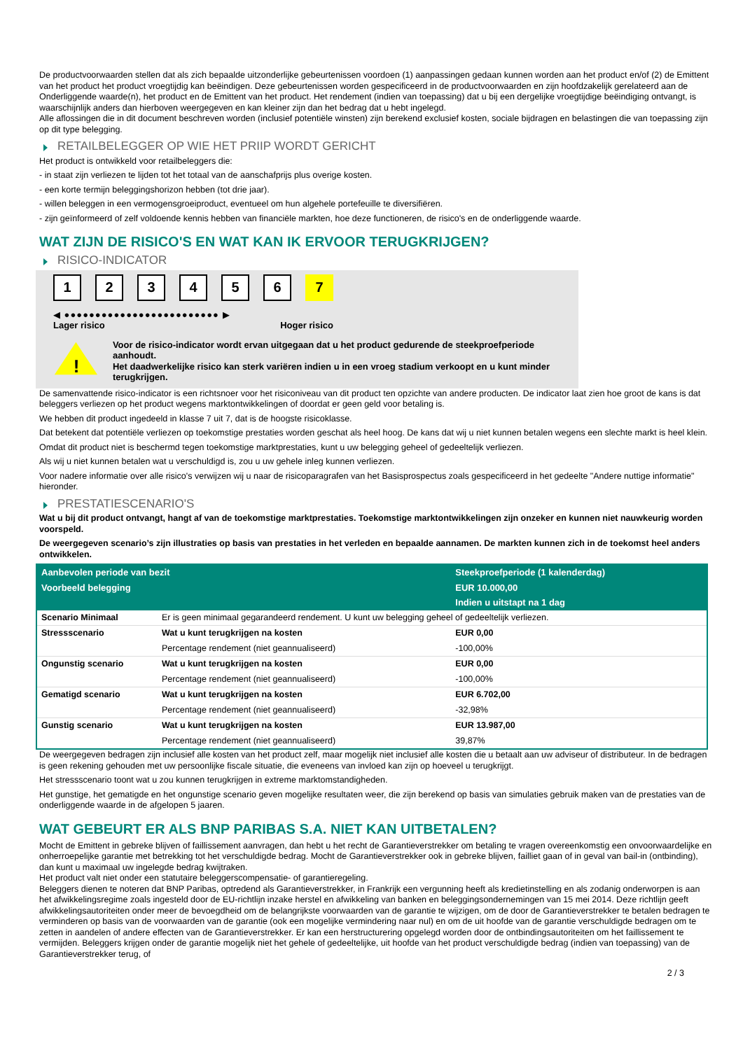De productvoorwaarden stellen dat als zich bepaalde uitzonderlijke gebeurtenissen voordoen (1) aanpassingen gedaan kunnen worden aan het product en/of (2) de Emittent van het product het product vroegtijdig kan beëindigen. Deze gebeurtenissen worden gespecificeerd in de productvoorwaarden en zijn hoofdzakelijk gerelateerd aan de Onderliggende waarde(n), het product en de Emittent van het product. Het rendement (indien van toepassing) dat u bij een dergelijke vroegtijdige beëindiging ontvangt, is waarschijnlijk anders dan hierboven weergegeven en kan kleiner zijn dan het bedrag dat u hebt ingelegd.
Alle aflossingen die in dit document beschreven worden (inclusief potentiële winsten) zijn berekend exclusief kosten, sociale bijdragen en belastingen die van toepassing zijn op dit type belegging.
RETAILBELEGGER OP WIE HET PRIIP WORDT GERICHT
Het product is ontwikkeld voor retailbeleggers die:
- in staat zijn verliezen te lijden tot het totaal van de aanschafprijs plus overige kosten.
- een korte termijn beleggingshorizon hebben (tot drie jaar).
- willen beleggen in een vermogensgroeiproduct, eventueel om hun algehele portefeuille te diversifiëren.
- zijn geïnformeerd of zelf voldoende kennis hebben van financiële markten, hoe deze functioneren, de risico's en de onderliggende waarde.
WAT ZIJN DE RISICO'S EN WAT KAN IK ERVOOR TERUGKRIJGEN?
RISICO-INDICATOR
123456 7
◀ ●●●●●●●●●●●●●●●●●●●●●●●●● ▶
Lager risico Hoger risico
!
Voor de risico-indicator wordt ervan uitgegaan dat u het product gedurende de steekproefperiode aanhoudt.
Het daadwerkelijke risico kan sterk variëren indien u in een vroeg stadium verkoopt en u kunt minder terugkrijgen.
De samenvattende risico-indicator is een richtsnoer voor het risiconiveau van dit product ten opzichte van andere producten. De indicator laat zien hoe groot de kans is dat beleggers verliezen op het product wegens marktontwikkelingen of doordat er geen geld voor betaling is.
We hebben dit product ingedeeld in klasse 7 uit 7, dat is de hoogste risicoklasse.
Dat betekent dat potentiële verliezen op toekomstige prestaties worden geschat als heel hoog. De kans dat wij u niet kunnen betalen wegens een slechte markt is heel klein.
Omdat dit product niet is beschermd tegen toekomstige marktprestaties, kunt u uw belegging geheel of gedeeltelijk verliezen.
Als wij u niet kunnen betalen wat u verschuldigd is, zou u uw gehele inleg kunnen verliezen.
Voor nadere informatie over alle risico's verwijzen wij u naar de risicoparagrafen van het Basisprospectus zoals gespecificeerd in het gedeelte "Andere nuttige informatie" hieronder.
PRESTATIESCENARIO'S
Wat u bij dit product ontvangt, hangt af van de toekomstige marktprestaties. Toekomstige marktontwikkelingen zijn onzeker en kunnen niet nauwkeurig worden voorspeld.
De weergegeven scenario’s zijn illustraties op basis van prestaties in het verleden en bepaalde aannamen. De markten kunnen zich in de toekomst heel anders ontwikkelen.
| Aanbevolen periode van bezit | | Steekproefperiode (1 kalenderdag) |
| Voorbeeld belegging | | EUR 10.000,00 |
| | | Indien u uitstapt na 1 dag |
| Scenario Minimaal | Er is geen minimaal gegarandeerd rendement. U kunt uw belegging geheel of gedeeltelijk verliezen. | |
| Stressscenario | Wat u kunt terugkrijgen na kosten | EUR 0,00 |
| | Percentage rendement (niet geannualiseerd) | -100,00% |
| Ongunstig scenario | Wat u kunt terugkrijgen na kosten | EUR 0,00 |
| | Percentage rendement (niet geannualiseerd) | -100,00% |
| Gematigd scenario | Wat u kunt terugkrijgen na kosten | EUR 6.702,00 |
| | Percentage rendement (niet geannualiseerd) | -32,98% |
| Gunstig scenario | Wat u kunt terugkrijgen na kosten | EUR 13.987,00 |
| | Percentage rendement (niet geannualiseerd) | 39,87% |
De weergegeven bedragen zijn inclusief alle kosten van het product zelf, maar mogelijk niet inclusief alle kosten die u betaalt aan uw adviseur of distributeur. In de bedragen is geen rekening gehouden met uw persoonlijke fiscale situatie, die eveneens van invloed kan zijn op hoeveel u terugkrijgt.
Het stressscenario toont wat u zou kunnen terugkrijgen in extreme marktomstandigheden.
Het gunstige, het gematigde en het ongunstige scenario geven mogelijke resultaten weer, die zijn berekend op basis van simulaties gebruik maken van de prestaties van de onderliggende waarde in de afgelopen 5 jaaren.
WAT GEBEURT ER ALS BNP PARIBAS S.A. NIET KAN UITBETALEN?
Mocht de Emittent in gebreke blijven of faillissement aanvragen, dan hebt u het recht de Garantieverstrekker om betaling te vragen overeenkomstig een onvoorwaardelijke en onherroepelijke garantie met betrekking tot het verschuldigde bedrag. Mocht de Garantieverstrekker ook in gebreke blijven, failliet gaan of in geval van bail-in (ontbinding), dan kunt u maximaal uw ingelegde bedrag kwijtraken.
Het product valt niet onder een statutaire beleggerscompensatie- of garantieregeling.
Beleggers dienen te noteren dat BNP Paribas, optredend als Garantieverstrekker, in Frankrijk een vergunning heeft als kredietinstelling en als zodanig onderworpen is aan het afwikkelingsregime zoals ingesteld door de EU-richtlijn inzake herstel en afwikkeling van banken en beleggingsondernemingen van 15 mei 2014. Deze richtlijn geeft afwikkelingsautoriteiten onder meer de bevoegdheid om de belangrijkste voorwaarden van de garantie te wijzigen, om de door de Garantieverstrekker te betalen bedragen te verminderen op basis van de voorwaarden van de garantie (ook een mogelijke vermindering naar nul) en om de uit hoofde van de garantie verschuldigde bedragen om te zetten in aandelen of andere effecten van de Garantieverstrekker. Er kan een herstructurering opgelegd worden door de ontbindingsautoriteiten om het faillissement te vermijden. Beleggers krijgen onder de garantie mogelijk niet het gehele of gedeeltelijke, uit hoofde van het product verschuldigde bedrag (indien van toepassing) van de Garantieverstrekker terug, of
2 / 3